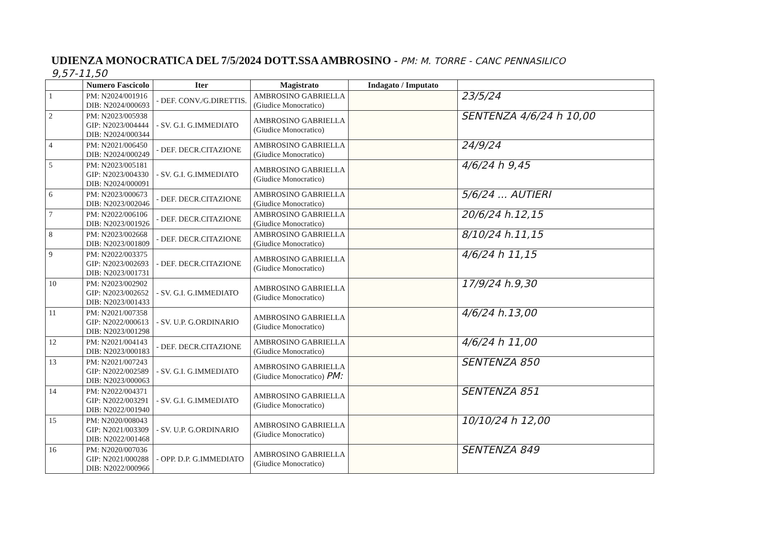UDIENZA MONOCRATICA DEL 7/5/2024 DOTT.SSA AMBROSINO - PM: M. TORRE - CANC PENNASILICO
9,57-11,50
| | Numero Fascicolo | Iter | Magistrato | Indagato / Imputato | |
| --- | --- | --- | --- | --- | --- |
| 1 | PM: N2024/001916 DIB: N2024/000693 | - DEF. CONV./G.DIRETTIS. | AMBROSINO GABRIELLA (Giudice Monocratico) | | 23/5/24 |
| 2 | PM: N2023/005938 GIP: N2023/004444 DIB: N2024/000344 | - SV. G.I. G.IMMEDIATO | AMBROSINO GABRIELLA (Giudice Monocratico) | | SENTENZA 4/6/24 h 10,00 |
| 4 | PM: N2021/006450 DIB: N2024/000249 | - DEF. DECR.CITAZIONE | AMBROSINO GABRIELLA (Giudice Monocratico) | | 24/9/24 |
| 5 | PM: N2023/005181 GIP: N2023/004330 DIB: N2024/000091 | - SV. G.I. G.IMMEDIATO | AMBROSINO GABRIELLA (Giudice Monocratico) | | 4/6/24 h 9,45 |
| 6 | PM: N2023/000673 DIB: N2023/002046 | - DEF. DECR.CITAZIONE | AMBROSINO GABRIELLA (Giudice Monocratico) | | 5/6/24 ... AUTIERI |
| 7 | PM: N2022/006106 DIB: N2023/001926 | - DEF. DECR.CITAZIONE | AMBROSINO GABRIELLA (Giudice Monocratico) | | 20/6/24 h.12,15 |
| 8 | PM: N2023/002668 DIB: N2023/001809 | - DEF. DECR.CITAZIONE | AMBROSINO GABRIELLA (Giudice Monocratico) | | 8/10/24 h.11,15 |
| 9 | PM: N2022/003375 GIP: N2023/002693 DIB: N2023/001731 | - DEF. DECR.CITAZIONE | AMBROSINO GABRIELLA (Giudice Monocratico) | | 4/6/24 h 11,15 |
| 10 | PM: N2023/002902 GIP: N2023/002652 DIB: N2023/001433 | - SV. G.I. G.IMMEDIATO | AMBROSINO GABRIELLA (Giudice Monocratico) | | 17/9/24 h.9,30 |
| 11 | PM: N2021/007358 GIP: N2022/000613 DIB: N2023/001298 | - SV. U.P. G.ORDINARIO | AMBROSINO GABRIELLA (Giudice Monocratico) | | 4/6/24 h.13,00 |
| 12 | PM: N2021/004143 DIB: N2023/000183 | - DEF. DECR.CITAZIONE | AMBROSINO GABRIELLA (Giudice Monocratico) | | 4/6/24 h 11,00 |
| 13 | PM: N2021/007243 GIP: N2022/002589 DIB: N2023/000063 | - SV. G.I. G.IMMEDIATO | AMBROSINO GABRIELLA (Giudice Monocratico) PM: | | SENTENZA 850 |
| 14 | PM: N2022/004371 GIP: N2022/003291 DIB: N2022/001940 | - SV. G.I. G.IMMEDIATO | AMBROSINO GABRIELLA (Giudice Monocratico) | | SENTENZA 851 |
| 15 | PM: N2020/008043 GIP: N2021/003309 DIB: N2022/001468 | - SV. U.P. G.ORDINARIO | AMBROSINO GABRIELLA (Giudice Monocratico) | | 10/10/24 h 12,00 |
| 16 | PM: N2020/007036 GIP: N2021/000288 DIB: N2022/000966 | - OPP. D.P. G.IMMEDIATO | AMBROSINO GABRIELLA (Giudice Monocratico) | | SENTENZA 849 |